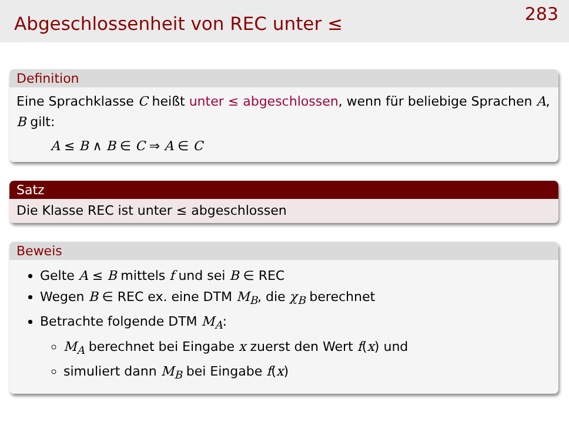Abgeschlossenheit von REC unter ≤
283
Definition
Eine Sprachklasse C heißt unter ≤ abgeschlossen, wenn für beliebige Sprachen A, B gilt:
A ≤ B ∧ B ∈ C ⇒ A ∈ C
Satz
Die Klasse REC ist unter ≤ abgeschlossen
Beweis
Gelte A ≤ B mittels f und sei B ∈ REC
Wegen B ∈ REC ex. eine DTM M<sub>B</sub>, die χ<sub>B</sub> berechnet
Betrachte folgende DTM M<sub>A</sub>:
M<sub>A</sub> berechnet bei Eingabe x zuerst den Wert f(x) und
simuliert dann M<sub>B</sub> bei Eingabe f(x)